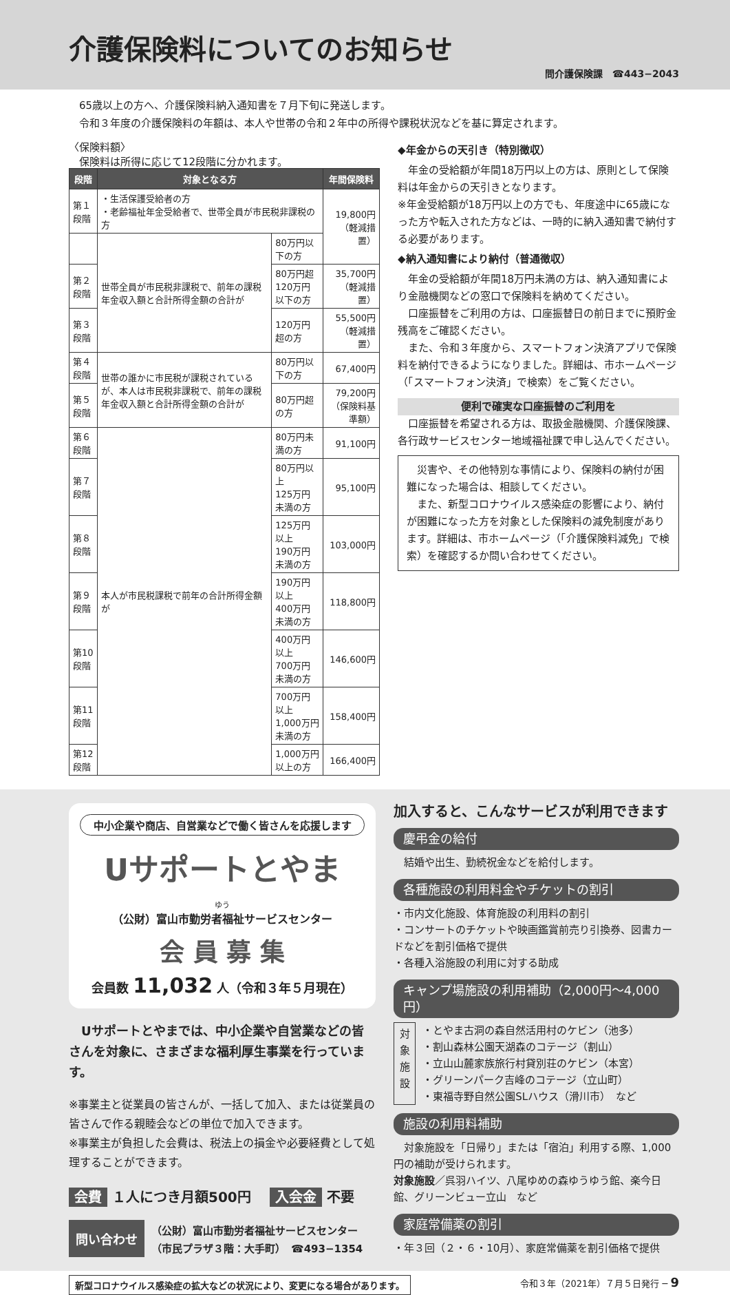介護保険料についてのお知らせ
問介護保険課　☎443−2043
65歳以上の方へ、介護保険料納入通知書を７月下旬に発送します。
令和３年度の介護保険料の年額は、本人や世帯の令和２年中の所得や課税状況などを基に算定されます。
〈保険料額〉
保険料は所得に応じて12段階に分かれます。
| 段階 | 対象となる方 | | 年間保険料 |
| --- | --- | --- | --- |
| 第１段階 | ・生活保護受給者の方 ・老齢福祉年金受給者で、世帯全員が市民税非課税の方 | | 19,800円 （軽減措置） |
| | 世帯全員が市民税非課税で、前年の課税年金収入額と合計所得金額の合計が | 80万円以下の方 | |
| 第２段階 | | 80万円超 120万円以下の方 | 35,700円 （軽減措置） |
| 第３段階 | | 120万円超の方 | 55,500円 （軽減措置） |
| 第４段階 | 世帯の誰かに市民税が課税されているが、本人は市民税非課税で、前年の課税年金収入額と合計所得金額の合計が | 80万円以下の方 | 67,400円 |
| 第５段階 | | 80万円超の方 | 79,200円 （保険料基準額） |
| 第６段階 | 本人が市民税課税で前年の合計所得金額が | 80万円未満の方 | 91,100円 |
| 第７段階 | | 80万円以上 125万円未満の方 | 95,100円 |
| 第８段階 | | 125万円以上 190万円未満の方 | 103,000円 |
| 第９段階 | | 190万円以上 400万円未満の方 | 118,800円 |
| 第10段階 | | 400万円以上 700万円未満の方 | 146,600円 |
| 第11段階 | | 700万円以上 1,000万円未満の方 | 158,400円 |
| 第12段階 | | 1,000万円以上の方 | 166,400円 |
◆年金からの天引き（特別徴収）
　年金の受給額が年間18万円以上の方は、原則として保険料は年金からの天引きとなります。
※年金受給額が18万円以上の方でも、年度途中に65歳になった方や転入された方などは、一時的に納入通知書で納付する必要があります。
◆納入通知書により納付（普通徴収）
　年金の受給額が年間18万円未満の方は、納入通知書により金融機関などの窓口で保険料を納めてください。
　口座振替をご利用の方は、口座振替日の前日までに預貯金残高をご確認ください。
　また、令和３年度から、スマートフォン決済アプリで保険料を納付できるようになりました。詳細は、市ホームページ（「スマートフォン決済」で検索）をご覧ください。
便利で確実な口座振替のご利用を
　口座振替を希望される方は、取扱金融機関、介護保険課、各行政サービスセンター地域福祉課で申し込んでください。
　災害や、その他特別な事情により、保険料の納付が困難になった場合は、相談してください。
　また、新型コロナウイルス感染症の影響により、納付が困難になった方を対象とした保険料の減免制度があります。詳細は、市ホームページ（「介護保険料減免」で検索）を確認するか問い合わせてください。
中小企業や商店、自営業などで働く皆さんを応援します
Uサポートとやま
ゆう
（公財）富山市勤労者福祉サービスセンター
会 員 募 集
会員数 11,032 人（令和３年５月現在）
　Uサポートとやまでは、中小企業や自営業などの皆さんを対象に、さまざまな福利厚生事業を行っています。
※事業主と従業員の皆さんが、一括して加入、または従業員の皆さんで作る親睦会などの単位で加入できます。
※事業主が負担した会費は、税法上の損金や必要経費として処理することができます。
会費 １人につき月額500円　 入会金 不要
問い合わせ （公財）富山市勤労者福祉サービスセンター
（市民プラザ３階：大手町）　☎493−1354
加入すると、こんなサービスが利用できます
慶弔金の給付
　結婚や出生、勤続祝金などを給付します。
各種施設の利用料金やチケットの割引
・市内文化施設、体育施設の利用料の割引
・コンサートのチケットや映画鑑賞前売り引換券、図書カードなどを割引価格で提供
・各種入浴施設の利用に対する助成
キャンプ場施設の利用補助（2,000円〜4,000円）
対象施設
・とやま古洞の森自然活用村のケビン（池多）
・割山森林公園天湖森のコテージ（割山）
・立山山麓家族旅行村貸別荘のケビン（本宮）
・グリーンパーク吉峰のコテージ（立山町）
・東福寺野自然公園SLハウス（滑川市）　など
施設の利用料補助
　対象施設を「日帰り」または「宿泊」利用する際、1,000円の補助が受けられます。
対象施設／呉羽ハイツ、八尾ゆめの森ゆうゆう館、楽今日館、グリーンビュー立山　など
家庭常備薬の割引
・年３回（２・６・10月）、家庭常備薬を割引価格で提供
新型コロナウイルス感染症の拡大などの状況により、変更になる場合があります。 令和３年（2021年）７月５日発行 ─ 9